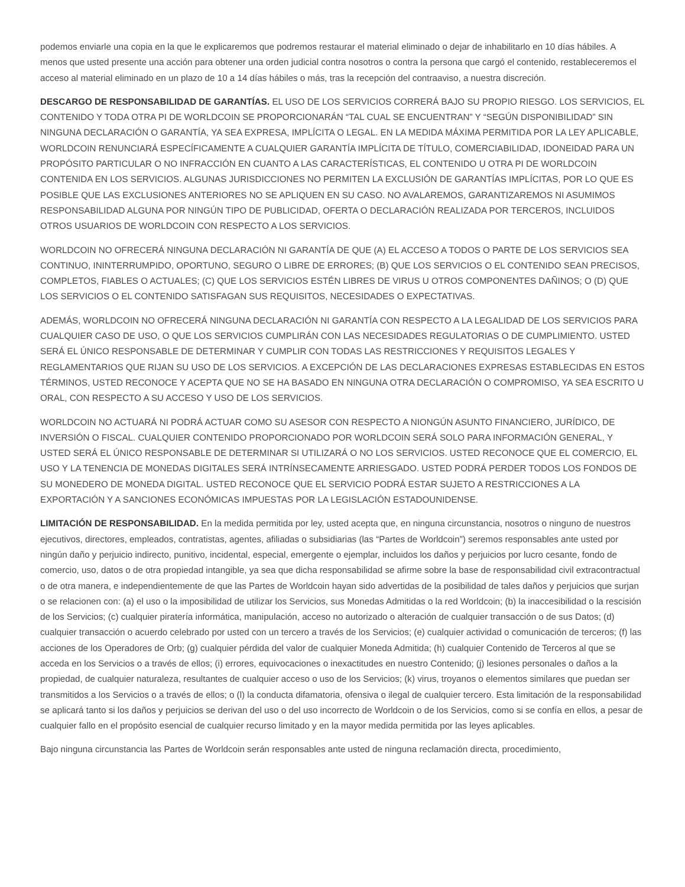podemos enviarle una copia en la que le explicaremos que podremos restaurar el material eliminado o dejar de inhabilitarlo en 10 días hábiles. A menos que usted presente una acción para obtener una orden judicial contra nosotros o contra la persona que cargó el contenido, restableceremos el acceso al material eliminado en un plazo de 10 a 14 días hábiles o más, tras la recepción del contraaviso, a nuestra discreción.
DESCARGO DE RESPONSABILIDAD DE GARANTÍAS. EL USO DE LOS SERVICIOS CORRERÁ BAJO SU PROPIO RIESGO. LOS SERVICIOS, EL CONTENIDO Y TODA OTRA PI DE WORLDCOIN SE PROPORCIONARÁN “TAL CUAL SE ENCUENTRAN” Y “SEGÚN DISPONIBILIDAD” SIN NINGUNA DECLARACIÓN O GARANTÍA, YA SEA EXPRESA, IMPLÍCITA O LEGAL. EN LA MEDIDA MÁXIMA PERMITIDA POR LA LEY APLICABLE, WORLDCOIN RENUNCIARÁ ESPECÍFICAMENTE A CUALQUIER GARANTÍA IMPLÍCITA DE TÍTULO, COMERCIABILIDAD, IDONEIDAD PARA UN PROPÓSITO PARTICULAR O NO INFRACCIÓN EN CUANTO A LAS CARACTERÍSTICAS, EL CONTENIDO U OTRA PI DE WORLDCOIN CONTENIDA EN LOS SERVICIOS. ALGUNAS JURISDICCIONES NO PERMITEN LA EXCLUSIÓN DE GARANTÍAS IMPLÍCITAS, POR LO QUE ES POSIBLE QUE LAS EXCLUSIONES ANTERIORES NO SE APLIQUEN EN SU CASO. NO AVALAREMOS, GARANTIZAREMOS NI ASUMIMOS RESPONSABILIDAD ALGUNA POR NINGÚN TIPO DE PUBLICIDAD, OFERTA O DECLARACIÓN REALIZADA POR TERCEROS, INCLUIDOS OTROS USUARIOS DE WORLDCOIN CON RESPECTO A LOS SERVICIOS.
WORLDCOIN NO OFRECERÁ NINGUNA DECLARACIÓN NI GARANTÍA DE QUE (A) EL ACCESO A TODOS O PARTE DE LOS SERVICIOS SEA CONTINUO, ININTERRUMPIDO, OPORTUNO, SEGURO O LIBRE DE ERRORES; (B) QUE LOS SERVICIOS O EL CONTENIDO SEAN PRECISOS, COMPLETOS, FIABLES O ACTUALES; (C) QUE LOS SERVICIOS ESTÉN LIBRES DE VIRUS U OTROS COMPONENTES DAÑINOS; O (D) QUE LOS SERVICIOS O EL CONTENIDO SATISFAGAN SUS REQUISITOS, NECESIDADES O EXPECTATIVAS.
ADEMÁS, WORLDCOIN NO OFRECERÁ NINGUNA DECLARACIÓN NI GARANTÍA CON RESPECTO A LA LEGALIDAD DE LOS SERVICIOS PARA CUALQUIER CASO DE USO, O QUE LOS SERVICIOS CUMPLIRÁN CON LAS NECESIDADES REGULATORIAS O DE CUMPLIMIENTO. USTED SERÁ EL ÚNICO RESPONSABLE DE DETERMINAR Y CUMPLIR CON TODAS LAS RESTRICCIONES Y REQUISITOS LEGALES Y REGLAMENTARIOS QUE RIJAN SU USO DE LOS SERVICIOS. A EXCEPCIÓN DE LAS DECLARACIONES EXPRESAS ESTABLECIDAS EN ESTOS TÉRMINOS, USTED RECONOCE Y ACEPTA QUE NO SE HA BASADO EN NINGUNA OTRA DECLARACIÓN O COMPROMISO, YA SEA ESCRITO U ORAL, CON RESPECTO A SU ACCESO Y USO DE LOS SERVICIOS.
WORLDCOIN NO ACTUARÁ NI PODRÁ ACTUAR COMO SU ASESOR CON RESPECTO A NIONGÚN ASUNTO FINANCIERO, JURÍDICO, DE INVERSIÓN O FISCAL. CUALQUIER CONTENIDO PROPORCIONADO POR WORLDCOIN SERÁ SOLO PARA INFORMACIÓN GENERAL, Y USTED SERÁ EL ÚNICO RESPONSABLE DE DETERMINAR SI UTILIZARÁ O NO LOS SERVICIOS. USTED RECONOCE QUE EL COMERCIO, EL USO Y LA TENENCIA DE MONEDAS DIGITALES SERÁ INTRÍNSECAMENTE ARRIESGADO. USTED PODRÁ PERDER TODOS LOS FONDOS DE SU MONEDERO DE MONEDA DIGITAL. USTED RECONOCE QUE EL SERVICIO PODRÁ ESTAR SUJETO A RESTRICCIONES A LA EXPORTACIÓN Y A SANCIONES ECONÓMICAS IMPUESTAS POR LA LEGISLACIÓN ESTADOUNIDENSE.
LIMITACIÓN DE RESPONSABILIDAD. En la medida permitida por ley, usted acepta que, en ninguna circunstancia, nosotros o ninguno de nuestros ejecutivos, directores, empleados, contratistas, agentes, afiliadas o subsidiarias (las “Partes de Worldcoin”) seremos responsables ante usted por ningún daño y perjuicio indirecto, punitivo, incidental, especial, emergente o ejemplar, incluidos los daños y perjuicios por lucro cesante, fondo de comercio, uso, datos o de otra propiedad intangible, ya sea que dicha responsabilidad se afirme sobre la base de responsabilidad civil extracontractual o de otra manera, e independientemente de que las Partes de Worldcoin hayan sido advertidas de la posibilidad de tales daños y perjuicios que surjan o se relacionen con: (a) el uso o la imposibilidad de utilizar los Servicios, sus Monedas Admitidas o la red Worldcoin; (b) la inaccesibilidad o la rescisión de los Servicios; (c) cualquier piratería informática, manipulación, acceso no autorizado o alteración de cualquier transacción o de sus Datos; (d) cualquier transacción o acuerdo celebrado por usted con un tercero a través de los Servicios; (e) cualquier actividad o comunicación de terceros; (f) las acciones de los Operadores de Orb; (g) cualquier pérdida del valor de cualquier Moneda Admitida; (h) cualquier Contenido de Terceros al que se acceda en los Servicios o a través de ellos; (i) errores, equivocaciones o inexactitudes en nuestro Contenido; (j) lesiones personales o daños a la propiedad, de cualquier naturaleza, resultantes de cualquier acceso o uso de los Servicios; (k) virus, troyanos o elementos similares que puedan ser transmitidos a los Servicios o a través de ellos; o (l) la conducta difamatoria, ofensiva o ilegal de cualquier tercero. Esta limitación de la responsabilidad se aplicará tanto si los daños y perjuicios se derivan del uso o del uso incorrecto de Worldcoin o de los Servicios, como si se confía en ellos, a pesar de cualquier fallo en el propósito esencial de cualquier recurso limitado y en la mayor medida permitida por las leyes aplicables.
Bajo ninguna circunstancia las Partes de Worldcoin serán responsables ante usted de ninguna reclamación directa, procedimiento,